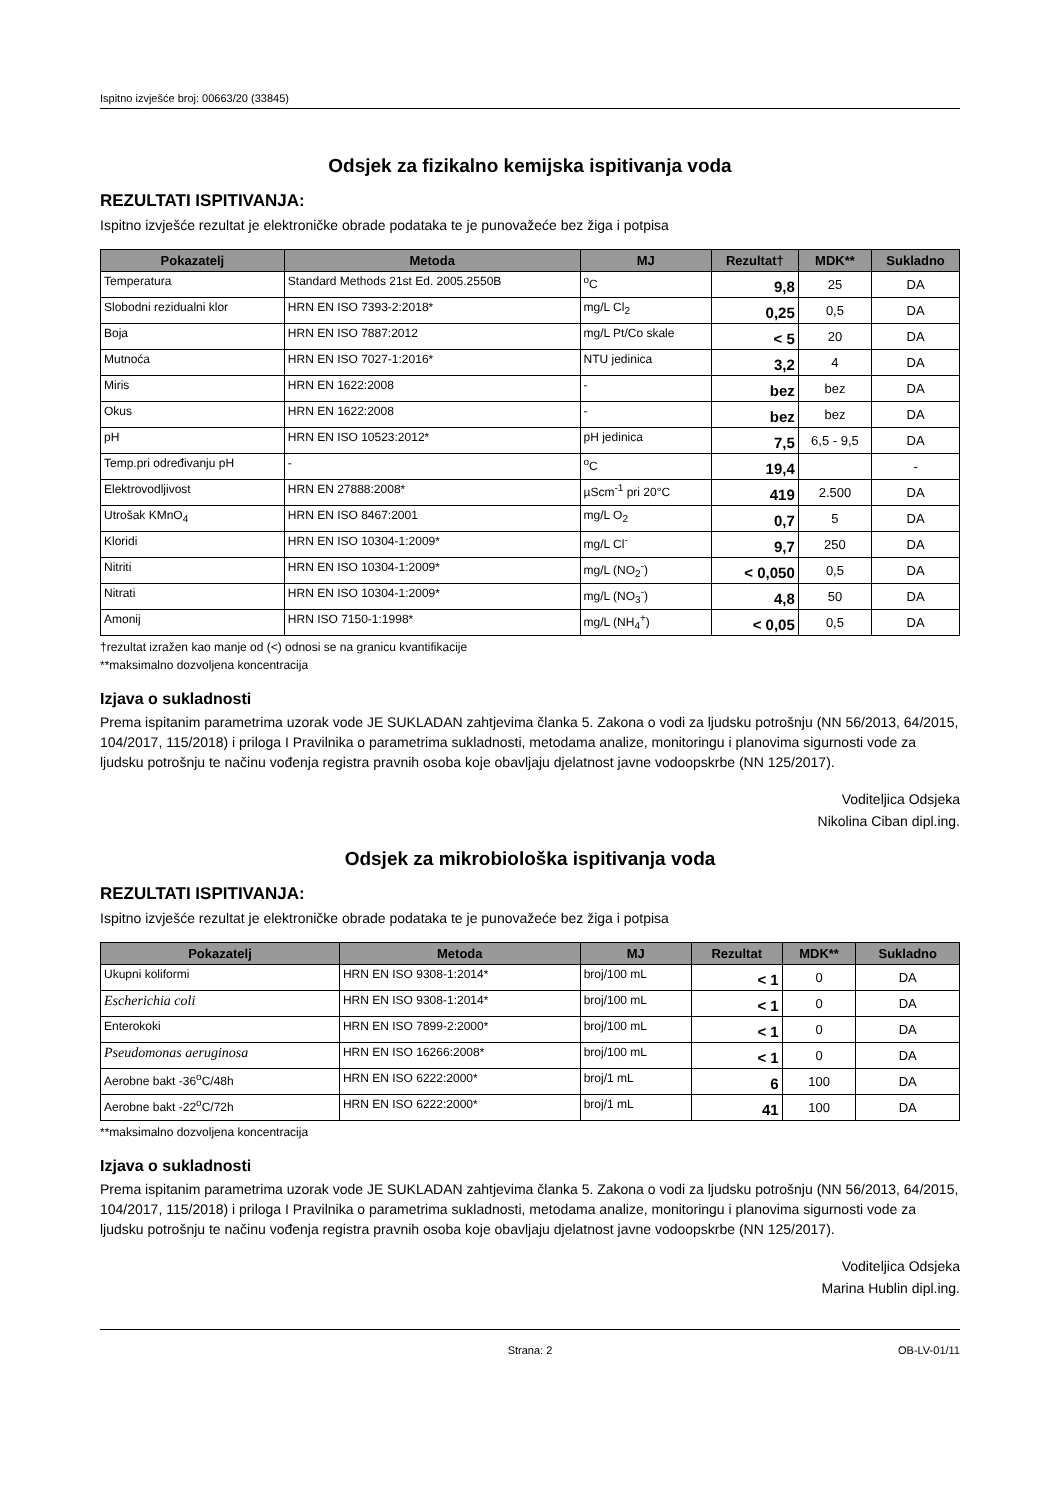Ispitno izvješće broj: 00663/20 (33845)
Odsjek za fizikalno kemijska ispitivanja voda
REZULTATI ISPITIVANJA:
Ispitno izvješće rezultat je elektroničke obrade podataka te je punovažeće bez žiga i potpisa
| Pokazatelj | Metoda | MJ | Rezultat† | MDK** | Sukladno |
| --- | --- | --- | --- | --- | --- |
| Temperatura | Standard Methods 21st Ed. 2005.2550B | <sup>o</sup> C | 9,8 | 25 | DA |
| Slobodni rezidualni klor | HRN EN ISO 7393-2:2018* | mg/L Cl<sub>2</sub> | 0,25 | 0,5 | DA |
| Boja | HRN EN ISO 7887:2012 | mg/L Pt/Co skale | < 5 | 20 | DA |
| Mutnoća | HRN EN ISO 7027-1:2016* | NTU jedinica | 3,2 | 4 | DA |
| Miris | HRN EN 1622:2008 | - | bez | bez | DA |
| Okus | HRN EN 1622:2008 | - | bez | bez | DA |
| pH | HRN EN ISO 10523:2012* | pH jedinica | 7,5 | 6,5 - 9,5 | DA |
| Temp.pri određivanju pH | - | <sup>o</sup> C | 19,4 | | - |
| Elektrovodljivost | HRN EN 27888:2008* | µScm<sup>-1</sup> pri 20°C | 419 | 2.500 | DA |
| Utrošak KMnO<sub>4</sub> | HRN EN ISO 8467:2001 | mg/L O<sub>2</sub> | 0,7 | 5 | DA |
| Kloridi | HRN EN ISO 10304-1:2009* | mg/L Cl<sup>-</sup> | 9,7 | 250 | DA |
| Nitriti | HRN EN ISO 10304-1:2009* | mg/L (NO<sub>2</sub><sup>-</sup>) | < 0,050 | 0,5 | DA |
| Nitrati | HRN EN ISO 10304-1:2009* | mg/L (NO<sub>3</sub><sup>-</sup>) | 4,8 | 50 | DA |
| Amonij | HRN ISO 7150-1:1998* | mg/L (NH<sub>4</sub><sup>+</sup>) | < 0,05 | 0,5 | DA |
†rezultat izražen kao manje od (<) odnosi se na granicu kvantifikacije
**maksimalno dozvoljena koncentracija
Izjava o sukladnosti
Prema ispitanim parametrima uzorak vode JE SUKLADAN zahtjevima članka 5. Zakona o vodi za ljudsku potrošnju (NN 56/2013, 64/2015, 104/2017, 115/2018) i priloga I Pravilnika o parametrima sukladnosti, metodama analize, monitoringu i planovima sigurnosti vode za ljudsku potrošnju te načinu vođenja registra pravnih osoba koje obavljaju djelatnost javne vodoopskrbe (NN 125/2017).
Voditeljica Odsjeka
Nikolina Ciban dipl.ing.
Odsjek za mikrobiološka ispitivanja voda
REZULTATI ISPITIVANJA:
Ispitno izvješće rezultat je elektroničke obrade podataka te je punovažeće bez žiga i potpisa
| Pokazatelj | Metoda | MJ | Rezultat | MDK** | Sukladno |
| --- | --- | --- | --- | --- | --- |
| Ukupni koliformi | HRN EN ISO 9308-1:2014* | broj/100 mL | < 1 | 0 | DA |
| Escherichia coli | HRN EN ISO 9308-1:2014* | broj/100 mL | < 1 | 0 | DA |
| Enterokoki | HRN EN ISO 7899-2:2000* | broj/100 mL | < 1 | 0 | DA |
| Pseudomonas aeruginosa | HRN EN ISO 16266:2008* | broj/100 mL | < 1 | 0 | DA |
| Aerobne bakt -36<sup>o</sup>C/48h | HRN EN ISO 6222:2000* | broj/1 mL | 6 | 100 | DA |
| Aerobne bakt -22<sup>o</sup>C/72h | HRN EN ISO 6222:2000* | broj/1 mL | 41 | 100 | DA |
**maksimalno dozvoljena koncentracija
Izjava o sukladnosti
Prema ispitanim parametrima uzorak vode JE SUKLADAN zahtjevima članka 5. Zakona o vodi za ljudsku potrošnju (NN 56/2013, 64/2015, 104/2017, 115/2018) i priloga I Pravilnika o parametrima sukladnosti, metodama analize, monitoringu i planovima sigurnosti vode za ljudsku potrošnju te načinu vođenja registra pravnih osoba koje obavljaju djelatnost javne vodoopskrbe (NN 125/2017).
Voditeljica Odsjeka
Marina Hublin dipl.ing.
Strana: 2 OB-LV-01/11